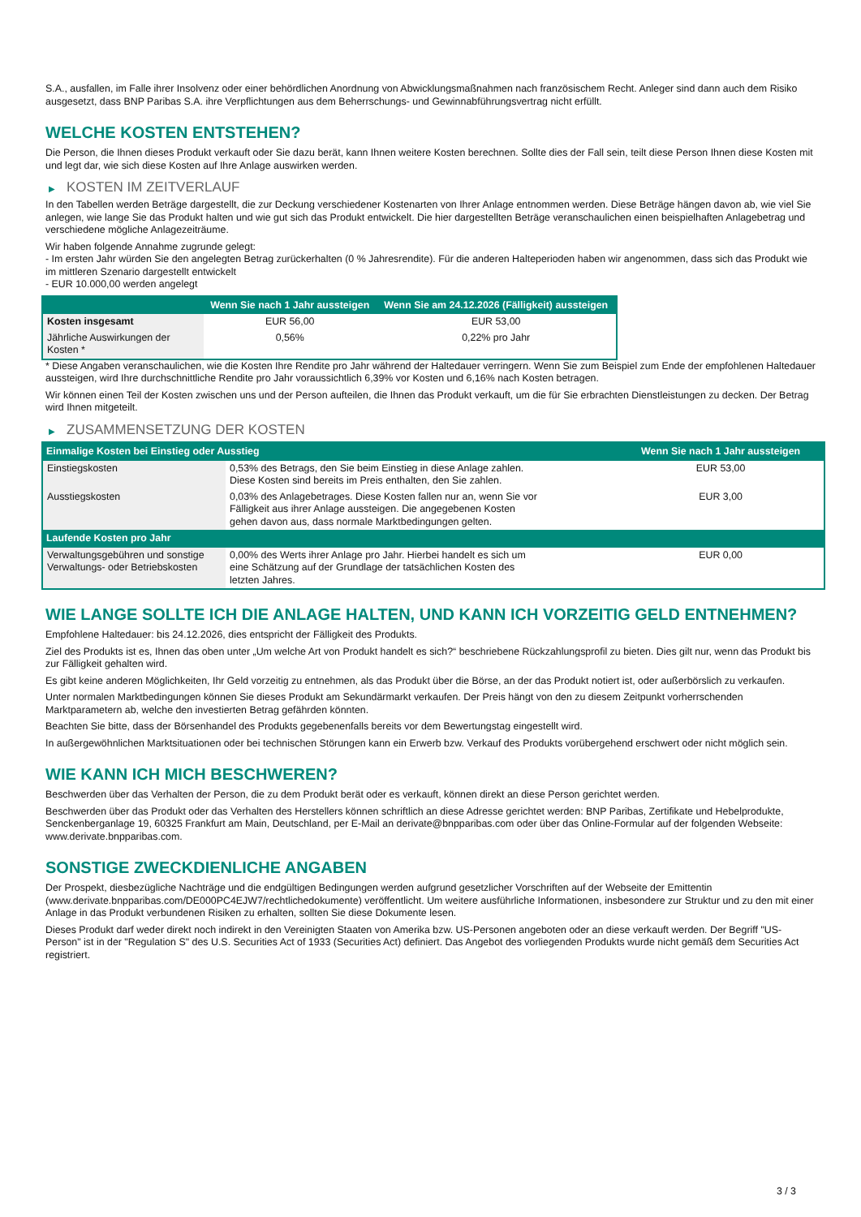S.A., ausfallen, im Falle ihrer Insolvenz oder einer behördlichen Anordnung von Abwicklungsmaßnahmen nach französischem Recht. Anleger sind dann auch dem Risiko ausgesetzt, dass BNP Paribas S.A. ihre Verpflichtungen aus dem Beherrschungs- und Gewinnabführungsvertrag nicht erfüllt.
WELCHE KOSTEN ENTSTEHEN?
Die Person, die Ihnen dieses Produkt verkauft oder Sie dazu berät, kann Ihnen weitere Kosten berechnen. Sollte dies der Fall sein, teilt diese Person Ihnen diese Kosten mit und legt dar, wie sich diese Kosten auf Ihre Anlage auswirken werden.
▶ KOSTEN IM ZEITVERLAUF
In den Tabellen werden Beträge dargestellt, die zur Deckung verschiedener Kostenarten von Ihrer Anlage entnommen werden. Diese Beträge hängen davon ab, wie viel Sie anlegen, wie lange Sie das Produkt halten und wie gut sich das Produkt entwickelt. Die hier dargestellten Beträge veranschaulichen einen beispielhaften Anlagebetrag und verschiedene mögliche Anlagezeiträume.
Wir haben folgende Annahme zugrunde gelegt:
- Im ersten Jahr würden Sie den angelegten Betrag zurückerhalten (0 % Jahresrendite). Für die anderen Halteperioden haben wir angenommen, dass sich das Produkt wie im mittleren Szenario dargestellt entwickelt
- EUR 10.000,00 werden angelegt
| | Wenn Sie nach 1 Jahr aussteigen | Wenn Sie am 24.12.2026 (Fälligkeit) aussteigen |
| --- | --- | --- |
| Kosten insgesamt | EUR 56,00 | EUR 53,00 |
| Jährliche Auswirkungen der Kosten * | 0,56% | 0,22% pro Jahr |
* Diese Angaben veranschaulichen, wie die Kosten Ihre Rendite pro Jahr während der Haltedauer verringern. Wenn Sie zum Beispiel zum Ende der empfohlenen Haltedauer aussteigen, wird Ihre durchschnittliche Rendite pro Jahr voraussichtlich 6,39% vor Kosten und 6,16% nach Kosten betragen.
Wir können einen Teil der Kosten zwischen uns und der Person aufteilen, die Ihnen das Produkt verkauft, um die für Sie erbrachten Dienstleistungen zu decken. Der Betrag wird Ihnen mitgeteilt.
▶ ZUSAMMENSETZUNG DER KOSTEN
| Einmalige Kosten bei Einstieg oder Ausstieg | | Wenn Sie nach 1 Jahr aussteigen |
| --- | --- | --- |
| Einstiegskosten | 0,53% des Betrags, den Sie beim Einstieg in diese Anlage zahlen. Diese Kosten sind bereits im Preis enthalten, den Sie zahlen. | EUR 53,00 |
| Ausstiegskosten | 0,03% des Anlagebetrages. Diese Kosten fallen nur an, wenn Sie vor Fälligkeit aus ihrer Anlage aussteigen. Die angegebenen Kosten gehen davon aus, dass normale Marktbedingungen gelten. | EUR 3,00 |
| Laufende Kosten pro Jahr | | |
| Verwaltungsgebühren und sonstige Verwaltungs- oder Betriebskosten | 0,00% des Werts ihrer Anlage pro Jahr. Hierbei handelt es sich um eine Schätzung auf der Grundlage der tatsächlichen Kosten des letzten Jahres. | EUR 0,00 |
WIE LANGE SOLLTE ICH DIE ANLAGE HALTEN, UND KANN ICH VORZEITIG GELD ENTNEHMEN?
Empfohlene Haltedauer: bis 24.12.2026, dies entspricht der Fälligkeit des Produkts.
Ziel des Produkts ist es, Ihnen das oben unter „Um welche Art von Produkt handelt es sich?“ beschriebene Rückzahlungsprofil zu bieten. Dies gilt nur, wenn das Produkt bis zur Fälligkeit gehalten wird.
Es gibt keine anderen Möglichkeiten, Ihr Geld vorzeitig zu entnehmen, als das Produkt über die Börse, an der das Produkt notiert ist, oder außerbörslich zu verkaufen.
Unter normalen Marktbedingungen können Sie dieses Produkt am Sekundärmarkt verkaufen. Der Preis hängt von den zu diesem Zeitpunkt vorherrschenden Marktparametern ab, welche den investierten Betrag gefährden könnten.
Beachten Sie bitte, dass der Börsenhandel des Produkts gegebenenfalls bereits vor dem Bewertungstag eingestellt wird.
In außergewöhnlichen Marktsituationen oder bei technischen Störungen kann ein Erwerb bzw. Verkauf des Produkts vorübergehend erschwert oder nicht möglich sein.
WIE KANN ICH MICH BESCHWEREN?
Beschwerden über das Verhalten der Person, die zu dem Produkt berät oder es verkauft, können direkt an diese Person gerichtet werden.
Beschwerden über das Produkt oder das Verhalten des Herstellers können schriftlich an diese Adresse gerichtet werden: BNP Paribas, Zertifikate und Hebelprodukte, Senckenberganlage 19, 60325 Frankfurt am Main, Deutschland, per E-Mail an derivate@bnpparibas.com oder über das Online-Formular auf der folgenden Webseite: www.derivate.bnpparibas.com.
SONSTIGE ZWECKDIENLICHE ANGABEN
Der Prospekt, diesbezügliche Nachträge und die endgültigen Bedingungen werden aufgrund gesetzlicher Vorschriften auf der Webseite der Emittentin (www.derivate.bnpparibas.com/DE000PC4EJW7/rechtlichedokumente) veröffentlicht. Um weitere ausführliche Informationen, insbesondere zur Struktur und zu den mit einer Anlage in das Produkt verbundenen Risiken zu erhalten, sollten Sie diese Dokumente lesen.
Dieses Produkt darf weder direkt noch indirekt in den Vereinigten Staaten von Amerika bzw. US-Personen angeboten oder an diese verkauft werden. Der Begriff "US-Person" ist in der "Regulation S" des U.S. Securities Act of 1933 (Securities Act) definiert. Das Angebot des vorliegenden Produkts wurde nicht gemäß dem Securities Act registriert.
3 / 3